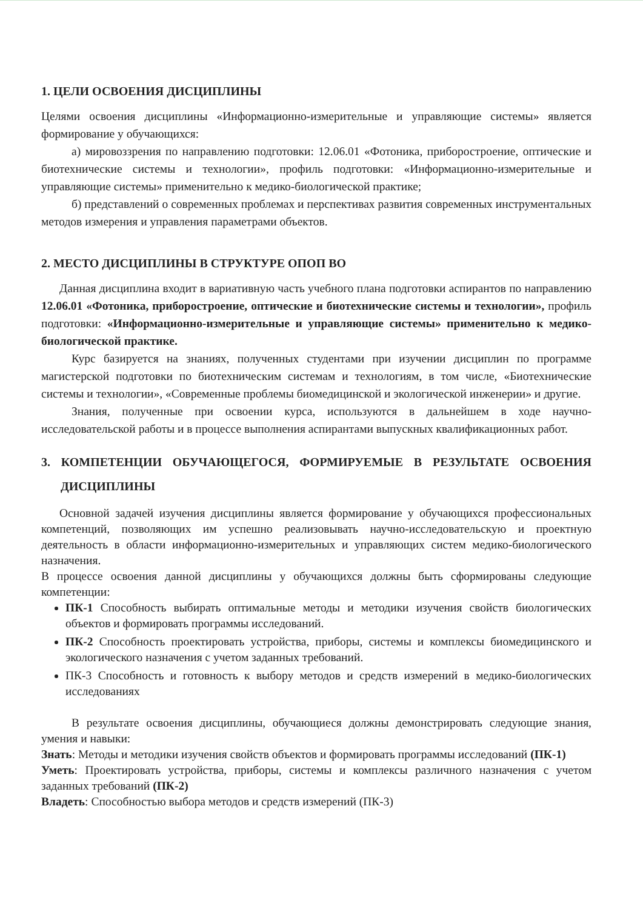1. ЦЕЛИ ОСВОЕНИЯ ДИСЦИПЛИНЫ
Целями освоения дисциплины «Информационно-измерительные и управляющие системы» является формирование у обучающихся:
а) мировоззрения по направлению подготовки: 12.06.01 «Фотоника, приборостроение, оптические и биотехнические системы и технологии», профиль подготовки: «Информационно-измерительные и управляющие системы» применительно к медико-биологической практике;
б) представлений о современных проблемах и перспективах развития современных инструментальных методов измерения и управления параметрами объектов.
2. МЕСТО ДИСЦИПЛИНЫ В СТРУКТУРЕ ОПОП ВО
Данная дисциплина входит в вариативную часть учебного плана подготовки аспирантов по направлению 12.06.01 «Фотоника, приборостроение, оптические и биотехнические системы и технологии», профиль подготовки: «Информационно-измерительные и управляющие системы» применительно к медико-биологической практике.
Курс базируется на знаниях, полученных студентами при изучении дисциплин по программе магистерской подготовки по биотехническим системам и технологиям, в том числе, «Биотехнические системы и технологии», «Современные проблемы биомедицинской и экологической инженерии» и другие.
Знания, полученные при освоении курса, используются в дальнейшем в ходе научно-исследовательской работы и в процессе выполнения аспирантами выпускных квалификационных работ.
3. КОМПЕТЕНЦИИ ОБУЧАЮЩЕГОСЯ, ФОРМИРУЕМЫЕ В РЕЗУЛЬТАТЕ ОСВОЕНИЯ ДИСЦИПЛИНЫ
Основной задачей изучения дисциплины является формирование у обучающихся профессиональных компетенций, позволяющих им успешно реализовывать научно-исследовательскую и проектную деятельность в области информационно-измерительных и управляющих систем медико-биологического назначения.
В процессе освоения данной дисциплины у обучающихся должны быть сформированы следующие компетенции:
ПК-1 Способность выбирать оптимальные методы и методики изучения свойств биологических объектов и формировать программы исследований.
ПК-2 Способность проектировать устройства, приборы, системы и комплексы биомедицинского и экологического назначения с учетом заданных требований.
ПК-3 Способность и готовность к выбору методов и средств измерений в медико-биологических исследованиях
В результате освоения дисциплины, обучающиеся должны демонстрировать следующие знания, умения и навыки:
Знать: Методы и методики изучения свойств объектов и формировать программы исследований (ПК-1)
Уметь: Проектировать устройства, приборы, системы и комплексы различного назначения с учетом заданных требований (ПК-2)
Владеть: Способностью выбора методов и средств измерений (ПК-3)